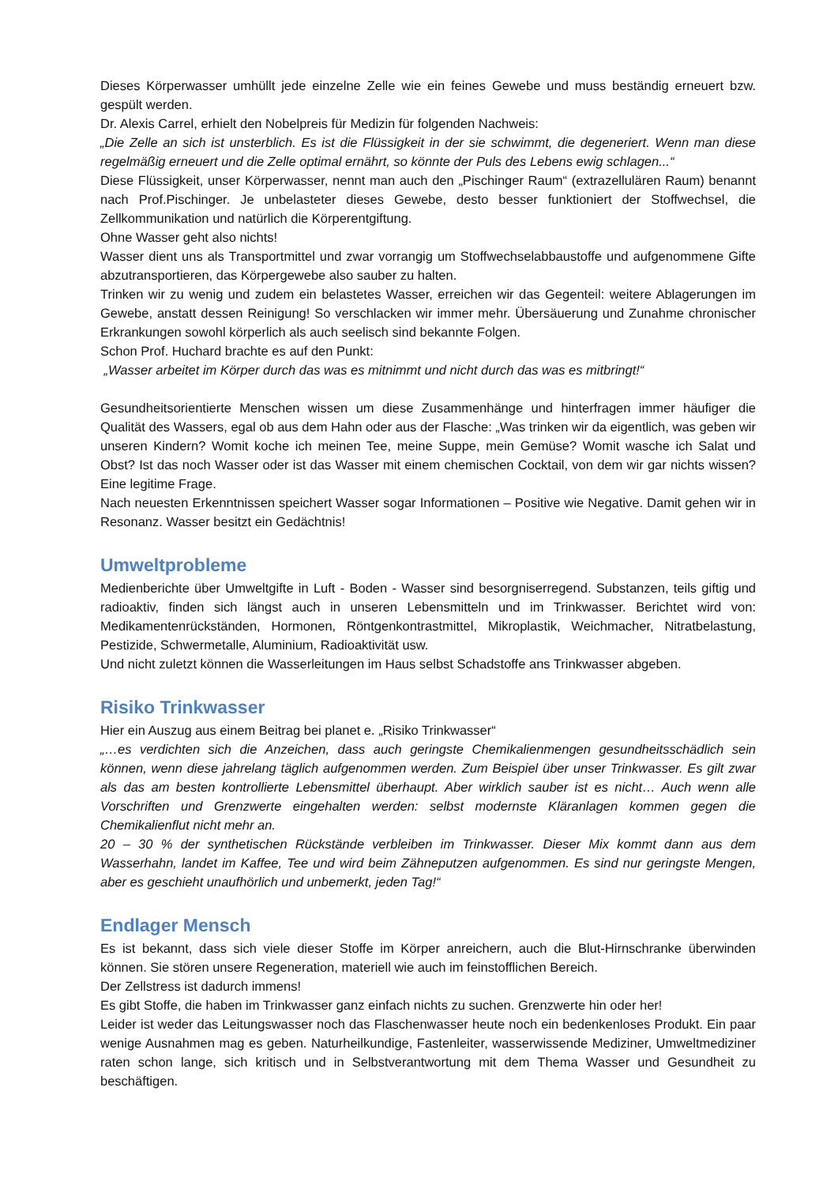Dieses Körperwasser umhüllt jede einzelne Zelle wie ein feines Gewebe und muss beständig erneuert bzw. gespült werden.
Dr. Alexis Carrel, erhielt den Nobelpreis für Medizin für folgenden Nachweis:
„Die Zelle an sich ist unsterblich. Es ist die Flüssigkeit in der sie schwimmt, die degeneriert. Wenn man diese regelmäßig erneuert und die Zelle optimal ernährt, so könnte der Puls des Lebens ewig schlagen...“
Diese Flüssigkeit, unser Körperwasser, nennt man auch den „Pischinger Raum“ (extrazellulären Raum) benannt nach Prof.Pischinger. Je unbelasteter dieses Gewebe, desto besser funktioniert der Stoffwechsel, die Zellkommunikation und natürlich die Körperentgiftung.
Ohne Wasser geht also nichts!
Wasser dient uns als Transportmittel und zwar vorrangig um Stoffwechselabbaustoffe und aufgenommene Gifte abzutransportieren, das Körpergewebe also sauber zu halten.
Trinken wir zu wenig und zudem ein belastetes Wasser, erreichen wir das Gegenteil: weitere Ablagerungen im Gewebe, anstatt dessen Reinigung! So verschlacken wir immer mehr. Übersäuerung und Zunahme chronischer Erkrankungen sowohl körperlich als auch seelisch sind bekannte Folgen.
Schon Prof. Huchard brachte es auf den Punkt:
„Wasser arbeitet im Körper durch das was es mitnimmt und nicht durch das was es mitbringt!“
Gesundheitsorientierte Menschen wissen um diese Zusammenhänge und hinterfragen immer häufiger die Qualität des Wassers, egal ob aus dem Hahn oder aus der Flasche: „Was trinken wir da eigentlich, was geben wir unseren Kindern? Womit koche ich meinen Tee, meine Suppe, mein Gemüse? Womit wasche ich Salat und Obst? Ist das noch Wasser oder ist das Wasser mit einem chemischen Cocktail, von dem wir gar nichts wissen? Eine legitime Frage.
Nach neuesten Erkenntnissen speichert Wasser sogar Informationen – Positive wie Negative. Damit gehen wir in Resonanz. Wasser besitzt ein Gedächtnis!
Umweltprobleme
Medienberichte über Umweltgifte in Luft - Boden - Wasser sind besorgniserregend. Substanzen, teils giftig und radioaktiv, finden sich längst auch in unseren Lebensmitteln und im Trinkwasser. Berichtet wird von: Medikamentenrückständen, Hormonen, Röntgenkontrastmittel, Mikroplastik, Weichmacher, Nitratbelastung, Pestizide, Schwermetalle, Aluminium, Radioaktivität usw.
Und nicht zuletzt können die Wasserleitungen im Haus selbst Schadstoffe ans Trinkwasser abgeben.
Risiko Trinkwasser
Hier ein Auszug aus einem Beitrag bei planet e. „Risiko Trinkwasser“
„…es verdichten sich die Anzeichen, dass auch geringste Chemikalienmengen gesundheitsschädlich sein können, wenn diese jahrelang täglich aufgenommen werden. Zum Beispiel über unser Trinkwasser. Es gilt zwar als das am besten kontrollierte Lebensmittel überhaupt. Aber wirklich sauber ist es nicht… Auch wenn alle Vorschriften und Grenzwerte eingehalten werden: selbst modernste Kläranlagen kommen gegen die Chemikalienflut nicht mehr an.
20 – 30 % der synthetischen Rückstände verbleiben im Trinkwasser. Dieser Mix kommt dann aus dem Wasserhahn, landet im Kaffee, Tee und wird beim Zähneputzen aufgenommen. Es sind nur geringste Mengen, aber es geschieht unaufhörlich und unbemerkt, jeden Tag!“
Endlager Mensch
Es ist bekannt, dass sich viele dieser Stoffe im Körper anreichern, auch die Blut-Hirnschranke überwinden können. Sie stören unsere Regeneration, materiell wie auch im feinstofflichen Bereich.
Der Zellstress ist dadurch immens!
Es gibt Stoffe, die haben im Trinkwasser ganz einfach nichts zu suchen. Grenzwerte hin oder her!
Leider ist weder das Leitungswasser noch das Flaschenwasser heute noch ein bedenkenloses Produkt. Ein paar wenige Ausnahmen mag es geben. Naturheilkundige, Fastenleiter, wasserwissende Mediziner, Umweltmediziner raten schon lange, sich kritisch und in Selbstverantwortung mit dem Thema Wasser und Gesundheit zu beschäftigen.